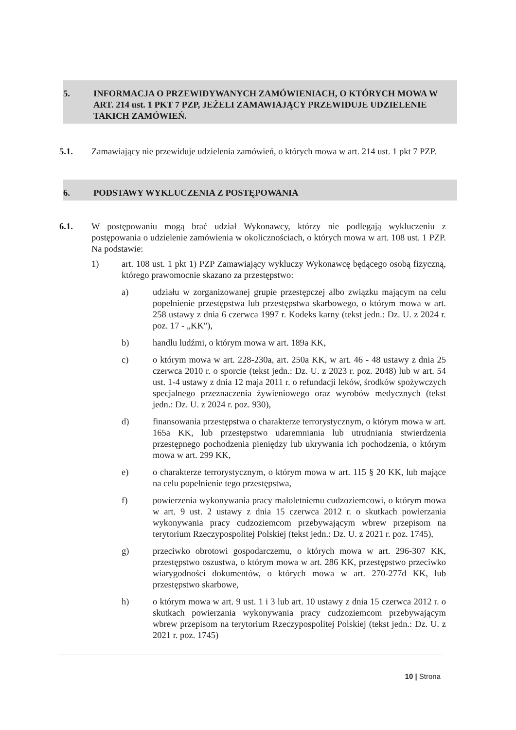5. INFORMACJA O PRZEWIDYWANYCH ZAMÓWIENIACH, O KTÓRYCH MOWA W ART. 214 ust. 1 PKT 7 PZP, JEŻELI ZAMAWIAJĄCY PRZEWIDUJE UDZIELENIE TAKICH ZAMÓWIEŃ.
5.1. Zamawiający nie przewiduje udzielenia zamówień, o których mowa w art. 214 ust. 1 pkt 7 PZP.
6. PODSTAWY WYKLUCZENIA Z POSTĘPOWANIA
6.1. W postępowaniu mogą brać udział Wykonawcy, którzy nie podlegają wykluczeniu z postępowania o udzielenie zamówienia w okolicznościach, o których mowa w art. 108 ust. 1 PZP. Na podstawie:
1) art. 108 ust. 1 pkt 1) PZP Zamawiający wykluczy Wykonawcę będącego osobą fizyczną, którego prawomocnie skazano za przestępstwo:
a) udziału w zorganizowanej grupie przestępczej albo związku mającym na celu popełnienie przestępstwa lub przestępstwa skarbowego, o którym mowa w art. 258 ustawy z dnia 6 czerwca 1997 r. Kodeks karny (tekst jedn.: Dz. U. z 2024 r. poz. 17 - „KK"),
b) handlu ludźmi, o którym mowa w art. 189a KK,
c) o którym mowa w art. 228-230a, art. 250a KK, w art. 46 - 48 ustawy z dnia 25 czerwca 2010 r. o sporcie (tekst jedn.: Dz. U. z 2023 r. poz. 2048) lub w art. 54 ust. 1-4 ustawy z dnia 12 maja 2011 r. o refundacji leków, środków spożywczych specjalnego przeznaczenia żywieniowego oraz wyrobów medycznych (tekst jedn.: Dz. U. z 2024 r. poz. 930),
d) finansowania przestępstwa o charakterze terrorystycznym, o którym mowa w art. 165a KK, lub przestępstwo udaremniania lub utrudniania stwierdzenia przestępnego pochodzenia pieniędzy lub ukrywania ich pochodzenia, o którym mowa w art. 299 KK,
e) o charakterze terrorystycznym, o którym mowa w art. 115 § 20 KK, lub mające na celu popełnienie tego przestępstwa,
f) powierzenia wykonywania pracy małoletniemu cudzoziemcowi, o którym mowa w art. 9 ust. 2 ustawy z dnia 15 czerwca 2012 r. o skutkach powierzania wykonywania pracy cudzoziemcom przebywającym wbrew przepisom na terytorium Rzeczypospolitej Polskiej (tekst jedn.: Dz. U. z 2021 r. poz. 1745),
g) przeciwko obrotowi gospodarczemu, o których mowa w art. 296-307 KK, przestępstwo oszustwa, o którym mowa w art. 286 KK, przestępstwo przeciwko wiarygodności dokumentów, o których mowa w art. 270-277d KK, lub przestępstwo skarbowe,
h) o którym mowa w art. 9 ust. 1 i 3 lub art. 10 ustawy z dnia 15 czerwca 2012 r. o skutkach powierzania wykonywania pracy cudzoziemcom przebywającym wbrew przepisom na terytorium Rzeczypospolitej Polskiej (tekst jedn.: Dz. U. z 2021 r. poz. 1745)
10 | Strona